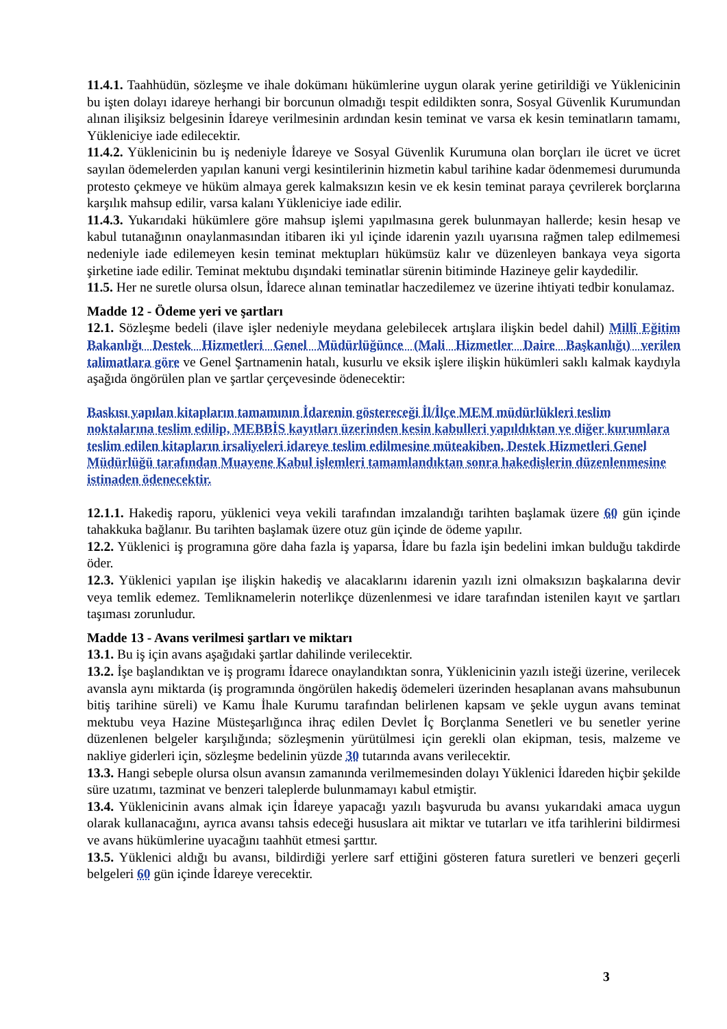11.4.1. Taahhüdün, sözleşme ve ihale dokümanı hükümlerine uygun olarak yerine getirildiği ve Yüklenicinin bu işten dolayı idareye herhangi bir borcunun olmadığı tespit edildikten sonra, Sosyal Güvenlik Kurumundan alınan ilişiksiz belgesinin İdareye verilmesinin ardından kesin teminat ve varsa ek kesin teminatların tamamı, Yükleniciye iade edilecektir.
11.4.2. Yüklenicinin bu iş nedeniyle İdareye ve Sosyal Güvenlik Kurumuna olan borçları ile ücret ve ücret sayılan ödemelerden yapılan kanuni vergi kesintilerinin hizmetin kabul tarihine kadar ödenmemesi durumunda protesto çekmeye ve hüküm almaya gerek kalmaksızın kesin ve ek kesin teminat paraya çevrilerek borçlarına karşılık mahsup edilir, varsa kalanı Yükleniciye iade edilir.
11.4.3. Yukarıdaki hükümlere göre mahsup işlemi yapılmasına gerek bulunmayan hallerde; kesin hesap ve kabul tutanağının onaylanmasından itibaren iki yıl içinde idarenin yazılı uyarısına rağmen talep edilmemesi nedeniyle iade edilemeyen kesin teminat mektupları hükümsüz kalır ve düzenleyen bankaya veya sigorta şirketine iade edilir. Teminat mektubu dışındaki teminatlar sürenin bitiminde Hazineye gelir kaydedilir.
11.5. Her ne suretle olursa olsun, İdarece alınan teminatlar haczedilemez ve üzerine ihtiyati tedbir konulamaz.
Madde 12 - Ödeme yeri ve şartları
12.1. Sözleşme bedeli (ilave işler nedeniyle meydana gelebilecek artışlara ilişkin bedel dahil) Millî Eğitim Bakanlığı Destek Hizmetleri Genel Müdürlüğünce (Mali Hizmetler Daire Başkanlığı) verilen talimatlara göre ve Genel Şartnamenin hatalı, kusurlu ve eksik işlere ilişkin hükümleri saklı kalmak kaydıyla aşağıda öngörülen plan ve şartlar çerçevesinde ödenecektir:
Baskısı yapılan kitapların tamamının İdarenin göstereceği İl/İlçe MEM müdürlükleri teslim noktalarına teslim edilip, MEBBİS kayıtları üzerinden kesin kabulleri yapıldıktan ve diğer kurumlara teslim edilen kitapların irsaliyeleri idareye teslim edilmesine müteakiben, Destek Hizmetleri Genel Müdürlüğü tarafından Muayene Kabul işlemleri tamamlandıktan sonra hakedişlerin düzenlenmesine istinaden ödenecektir.
12.1.1. Hakediş raporu, yüklenici veya vekili tarafından imzalandığı tarihten başlamak üzere 60 gün içinde tahakkuka bağlanır. Bu tarihten başlamak üzere otuz gün içinde de ödeme yapılır.
12.2. Yüklenici iş programına göre daha fazla iş yaparsa, İdare bu fazla işin bedelini imkan bulduğu takdirde öder.
12.3. Yüklenici yapılan işe ilişkin hakediş ve alacaklarını idarenin yazılı izni olmaksızın başkalarına devir veya temlik edemez. Temliknamelerin noterlikçe düzenlenmesi ve idare tarafından istenilen kayıt ve şartları taşıması zorunludur.
Madde 13 - Avans verilmesi şartları ve miktarı
13.1. Bu iş için avans aşağıdaki şartlar dahilinde verilecektir.
13.2. İşe başlandıktan ve iş programı İdarece onaylandıktan sonra, Yüklenicinin yazılı isteği üzerine, verilecek avansla aynı miktarda (iş programında öngörülen hakediş ödemeleri üzerinden hesaplanan avans mahsubunun bitiş tarihine süreli) ve Kamu İhale Kurumu tarafından belirlenen kapsam ve şekle uygun avans teminat mektubu veya Hazine Müsteşarlığınca ihraç edilen Devlet İç Borçlanma Senetleri ve bu senetler yerine düzenlenen belgeler karşılığında; sözleşmenin yürütülmesi için gerekli olan ekipman, tesis, malzeme ve nakliye giderleri için, sözleşme bedelinin yüzde 30 tutarında avans verilecektir.
13.3. Hangi sebeple olursa olsun avansın zamanında verilmemesinden dolayı Yüklenici İdareden hiçbir şekilde süre uzatımı, tazminat ve benzeri taleplerde bulunmamayı kabul etmiştir.
13.4. Yüklenicinin avans almak için İdareye yapacağı yazılı başvuruda bu avansı yukarıdaki amaca uygun olarak kullanacağını, ayrıca avansı tahsis edeceği hususlara ait miktar ve tutarları ve itfa tarihlerini bildirmesi ve avans hükümlerine uyacağını taahhüt etmesi şarttır.
13.5. Yüklenici aldığı bu avansı, bildirdiği yerlere sarf ettiğini gösteren fatura suretleri ve benzeri geçerli belgeleri 60 gün içinde İdareye verecektir.
3